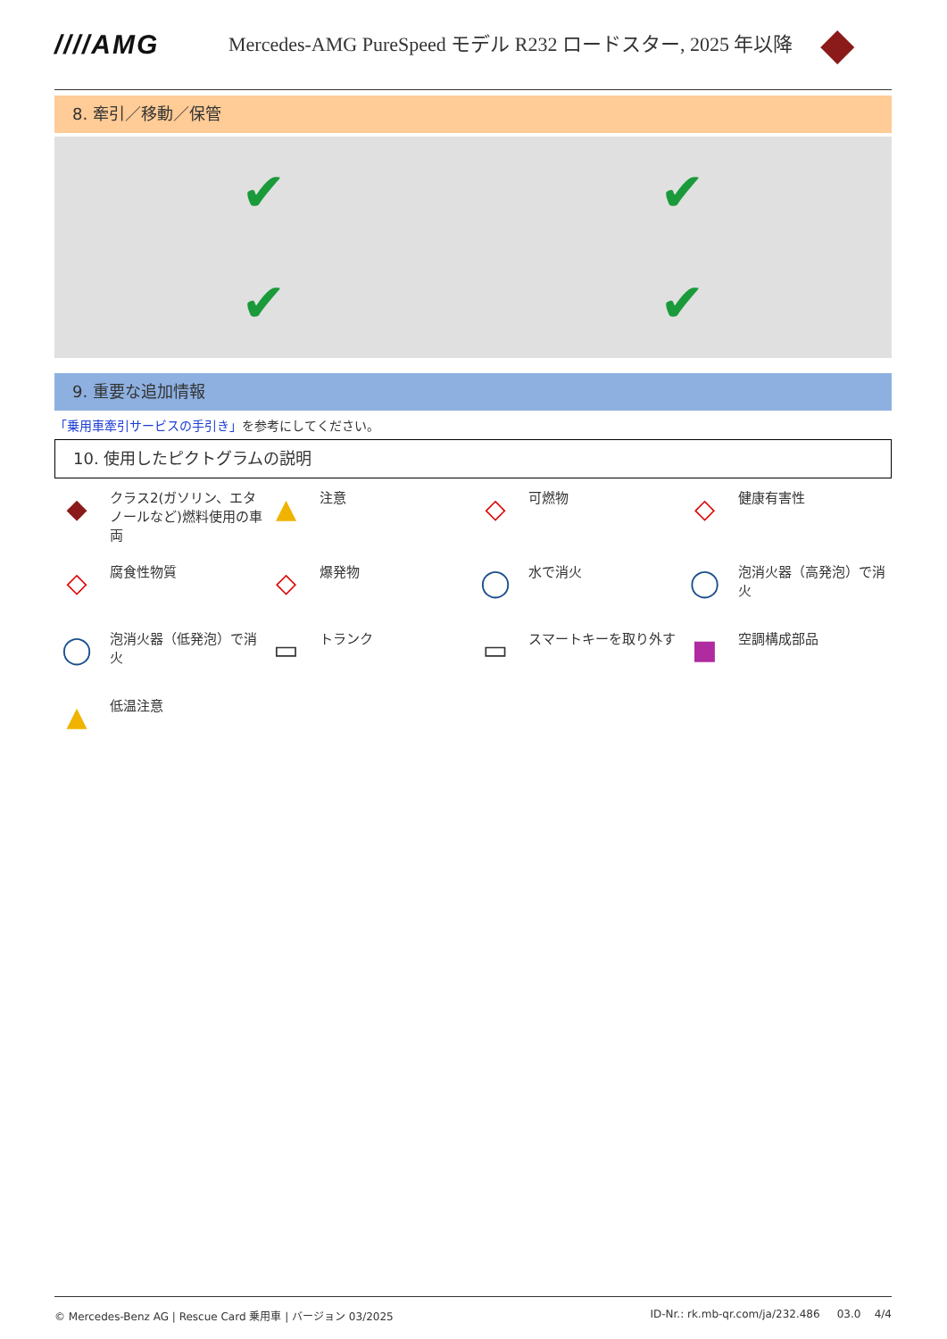////AMG
Mercedes-AMG PureSpeed モデル R232 ロードスター, 2025 年以降
◆
8. 牽引／移動／保管
✔
✔
✔
✔
9. 重要な追加情報
「乗用車牽引サービスの手引き」を参考にしてください。
10. 使用したピクトグラムの説明
◆
クラス2(ガソリン、エタノールなど)燃料使用の車両
▲
注意
◇
可燃物
◇
健康有害性
◇
腐食性物質
◇
爆発物
◯
水で消火
◯
泡消火器（高発泡）で消火
◯
泡消火器（低発泡）で消火
▭
トランク
▭
スマートキーを取り外す
■
空調構成部品
▲
低温注意
© Mercedes-Benz AG | Rescue Card 乗用車 | バージョン 03/2025 ID-Nr.: rk.mb-qr.com/ja/232.486 03.0 4/4